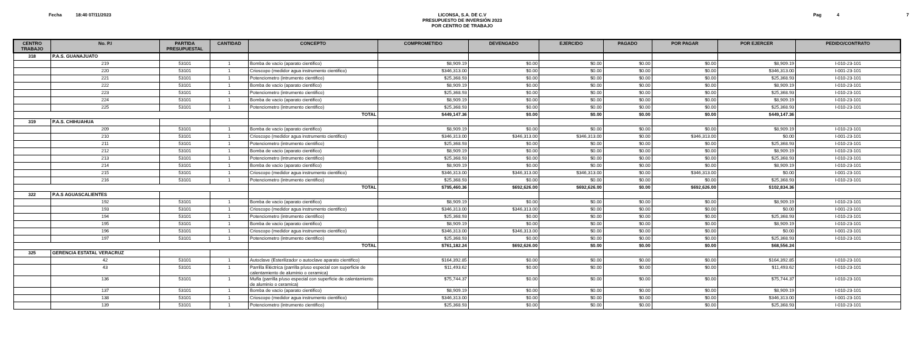Fecha 18:40 07/11/2023
LICONSA, S.A. DE C.V
PRESUPUESTO DE INVERSIÓN 2023
POR CENTRO DE TRABAJO
Pag 4 7
| CENTRO TRABAJO | No. P.I | PARTIDA PRESUPUESTAL | CANTIDAD | CONCEPTO | COMPROMETIDO | DEVENGADO | EJERCIDO | PAGADO | POR PAGAR | POR EJERCER | PEDIDO/CONTRATO |
| --- | --- | --- | --- | --- | --- | --- | --- | --- | --- | --- | --- |
| 318 | P.A.S. GUANAJUATO | | | | | | | | | | |
| | 219 | 53101 | 1 | Bomba de vacío (aparato cientifico) | $8,909.19 | $0.00 | $0.00 | $0.00 | $0.00 | $8,909.19 | I-010-23-101 |
| | 220 | 53101 | 1 | Crioscopo (medidor agua instrumento cientifico) | $346,313.00 | $0.00 | $0.00 | $0.00 | $0.00 | $346,313.00 | I-001-23-101 |
| | 221 | 53101 | 1 | Potenciometro (intrumento cientifico) | $25,368.93 | $0.00 | $0.00 | $0.00 | $0.00 | $25,368.93 | I-010-23-101 |
| | 222 | 53101 | 1 | Bomba de vacío (aparato cientifico) | $8,909.19 | $0.00 | $0.00 | $0.00 | $0.00 | $8,909.19 | I-010-23-101 |
| | 223 | 53101 | 1 | Potenciometro (intrumento cientifico) | $25,368.93 | $0.00 | $0.00 | $0.00 | $0.00 | $25,368.93 | I-010-23-101 |
| | 224 | 53101 | 1 | Bomba de vacío (aparato cientifico) | $8,909.19 | $0.00 | $0.00 | $0.00 | $0.00 | $8,909.19 | I-010-23-101 |
| | 225 | 53101 | 1 | Potenciometro (intrumento cientifico) | $25,368.93 | $0.00 | $0.00 | $0.00 | $0.00 | $25,368.93 | I-010-23-101 |
| | | | | TOTAL | $449,147.36 | $0.00 | $0.00 | $0.00 | $0.00 | $449,147.36 | |
| 319 | P.A.S. CHIHUAHUA | | | | | | | | | | |
| | 209 | 53101 | 1 | Bomba de vacío (aparato cientifico) | $8,909.19 | $0.00 | $0.00 | $0.00 | $0.00 | $8,909.19 | I-010-23-101 |
| | 210 | 53101 | 1 | Crioscopo (medidor agua instrumento cientifico) | $346,313.00 | $346,313.00 | $346,313.00 | $0.00 | $346,313.00 | $0.00 | I-001-23-101 |
| | 211 | 53101 | 1 | Potenciometro (intrumento cientifico) | $25,368.93 | $0.00 | $0.00 | $0.00 | $0.00 | $25,368.93 | I-010-23-101 |
| | 212 | 53101 | 1 | Bomba de vacío (aparato cientifico) | $8,909.19 | $0.00 | $0.00 | $0.00 | $0.00 | $8,909.19 | I-010-23-101 |
| | 213 | 53101 | 1 | Potenciometro (intrumento cientifico) | $25,368.93 | $0.00 | $0.00 | $0.00 | $0.00 | $25,368.93 | I-010-23-101 |
| | 214 | 53101 | 1 | Bomba de vacío (aparato cientifico) | $8,909.19 | $0.00 | $0.00 | $0.00 | $0.00 | $8,909.19 | I-010-23-101 |
| | 215 | 53101 | 1 | Crioscopo (medidor agua instrumento cientifico) | $346,313.00 | $346,313.00 | $346,313.00 | $0.00 | $346,313.00 | $0.00 | I-001-23-101 |
| | 216 | 53101 | 1 | Potenciometro (intrumento cientifico) | $25,368.93 | $0.00 | $0.00 | $0.00 | $0.00 | $25,368.93 | I-010-23-101 |
| | | | | TOTAL | $795,460.36 | $692,626.00 | $692,626.00 | $0.00 | $692,626.00 | $102,834.36 | |
| 322 | P.A.S AGUASCALIENTES | | | | | | | | | | |
| | 192 | 53101 | 1 | Bomba de vacío (aparato cientifico) | $8,909.19 | $0.00 | $0.00 | $0.00 | $0.00 | $8,909.19 | I-010-23-101 |
| | 193 | 53101 | 1 | Crioscopo (medidor agua instrumento cientifico) | $346,313.00 | $346,313.00 | $0.00 | $0.00 | $0.00 | $0.00 | I-001-23-101 |
| | 194 | 53101 | 1 | Potenciometro (intrumento cientifico) | $25,368.93 | $0.00 | $0.00 | $0.00 | $0.00 | $25,368.93 | I-010-23-101 |
| | 195 | 53101 | 1 | Bomba de vacío (aparato cientifico) | $8,909.19 | $0.00 | $0.00 | $0.00 | $0.00 | $8,909.19 | I-010-23-101 |
| | 196 | 53101 | 1 | Crioscopo (medidor agua instrumento cientifico) | $346,313.00 | $346,313.00 | $0.00 | $0.00 | $0.00 | $0.00 | I-001-23-101 |
| | 197 | 53101 | 1 | Potenciometro (intrumento cientifico) | $25,368.93 | $0.00 | $0.00 | $0.00 | $0.00 | $25,368.93 | I-010-23-101 |
| | | | | TOTAL | $761,182.24 | $692,626.00 | $0.00 | $0.00 | $0.00 | $68,556.24 | |
| 325 | GERENCIA ESTATAL VERACRUZ | | | | | | | | | | |
| | 42 | 53101 | 1 | Autoclave (Esterilizador o autoclave aparato cientifico) | $164,392.85 | $0.00 | $0.00 | $0.00 | $0.00 | $164,392.85 | I-010-23-101 |
| | 43 | 53101 | 1 | Parrilla Eléctrica (parrilla p/uso especial con superficie de calentamiento de aluminio o ceramica) | $11,493.62 | $0.00 | $0.00 | $0.00 | $0.00 | $11,493.62 | I-010-23-101 |
| | 136 | 53101 | 1 | Mufla (parrilla p/uso especial con superficie de calentamiento de aluminio o ceramica) | $75,744.37 | $0.00 | $0.00 | $0.00 | $0.00 | $75,744.37 | I-010-23-101 |
| | 137 | 53101 | 1 | Bomba de vacío (aparato cientifico) | $8,909.19 | $0.00 | $0.00 | $0.00 | $0.00 | $8,909.19 | I-010-23-101 |
| | 138 | 53101 | 1 | Crioscopo (medidor agua instrumento cientifico) | $346,313.00 | $0.00 | $0.00 | $0.00 | $0.00 | $346,313.00 | I-001-23-101 |
| | 139 | 53101 | 1 | Potenciometro (intrumento cientifico) | $25,368.93 | $0.00 | $0.00 | $0.00 | $0.00 | $25,368.93 | I-010-23-101 |